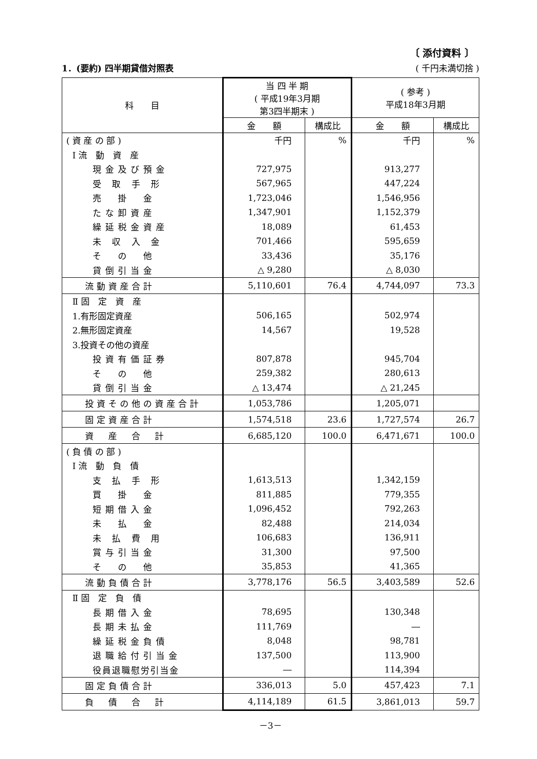〔 添付資料 〕
1．(要約) 四半期貸借対照表 ( 千円未満切捨 )
| 科 目 | 当 四 半 期 ( 平成19年3月期 第3四半期末 ) | | ( 参考 ) 平成18年3月期 | |
| --- | --- | --- | --- | --- |
| | 金 額 | 構成比 | 金 額 | 構成比 |
| ( 資 産 の 部 ) | 千円 | % | 千円 | % |
| Ⅰ 流 動 資 産 | | | | |
| 現金及び預金 | 727,975 | | 913,277 | |
| 受 取 手 形 | 567,965 | | 447,224 | |
| 売 掛 金 | 1,723,046 | | 1,546,956 | |
| たな卸資産 | 1,347,901 | | 1,152,379 | |
| 繰延税金資産 | 18,089 | | 61,453 | |
| 未 収 入 金 | 701,466 | | 595,659 | |
| そ の 他 | 33,436 | | 35,176 | |
| 貸倒引当金 | △ 9,280 | | △ 8,030 | |
| 流動資産合計 | 5,110,601 | 76.4 | 4,744,097 | 73.3 |
| Ⅱ 固 定 資 産 | | | | |
| 1.有形固定資産 | 506,165 | | 502,974 | |
| 2.無形固定資産 | 14,567 | | 19,528 | |
| 3.投資その他の資産 | | | | |
| 投資有価証券 | 807,878 | | 945,704 | |
| そ の 他 | 259,382 | | 280,613 | |
| 貸倒引当金 | △ 13,474 | | △ 21,245 | |
| 投資その他の資産合計 | 1,053,786 | | 1,205,071 | |
| 固定資産合計 | 1,574,518 | 23.6 | 1,727,574 | 26.7 |
| 資 産 合 計 | 6,685,120 | 100.0 | 6,471,671 | 100.0 |
| ( 負 債 の 部 ) | | | | |
| Ⅰ 流 動 負 債 | | | | |
| 支 払 手 形 | 1,613,513 | | 1,342,159 | |
| 買 掛 金 | 811,885 | | 779,355 | |
| 短期借入金 | 1,096,452 | | 792,263 | |
| 未 払 金 | 82,488 | | 214,034 | |
| 未 払 費 用 | 106,683 | | 136,911 | |
| 賞与引当金 | 31,300 | | 97,500 | |
| そ の 他 | 35,853 | | 41,365 | |
| 流動負債合計 | 3,778,176 | 56.5 | 3,403,589 | 52.6 |
| Ⅱ 固 定 負 債 | | | | |
| 長期借入金 | 78,695 | | 130,348 | |
| 長期未払金 | 111,769 | | ― | |
| 繰延税金負債 | 8,048 | | 98,781 | |
| 退職給付引当金 | 137,500 | | 113,900 | |
| 役員退職慰労引当金 | ― | | 114,394 | |
| 固定負債合計 | 336,013 | 5.0 | 457,423 | 7.1 |
| 負 債 合 計 | 4,114,189 | 61.5 | 3,861,013 | 59.7 |
－3－